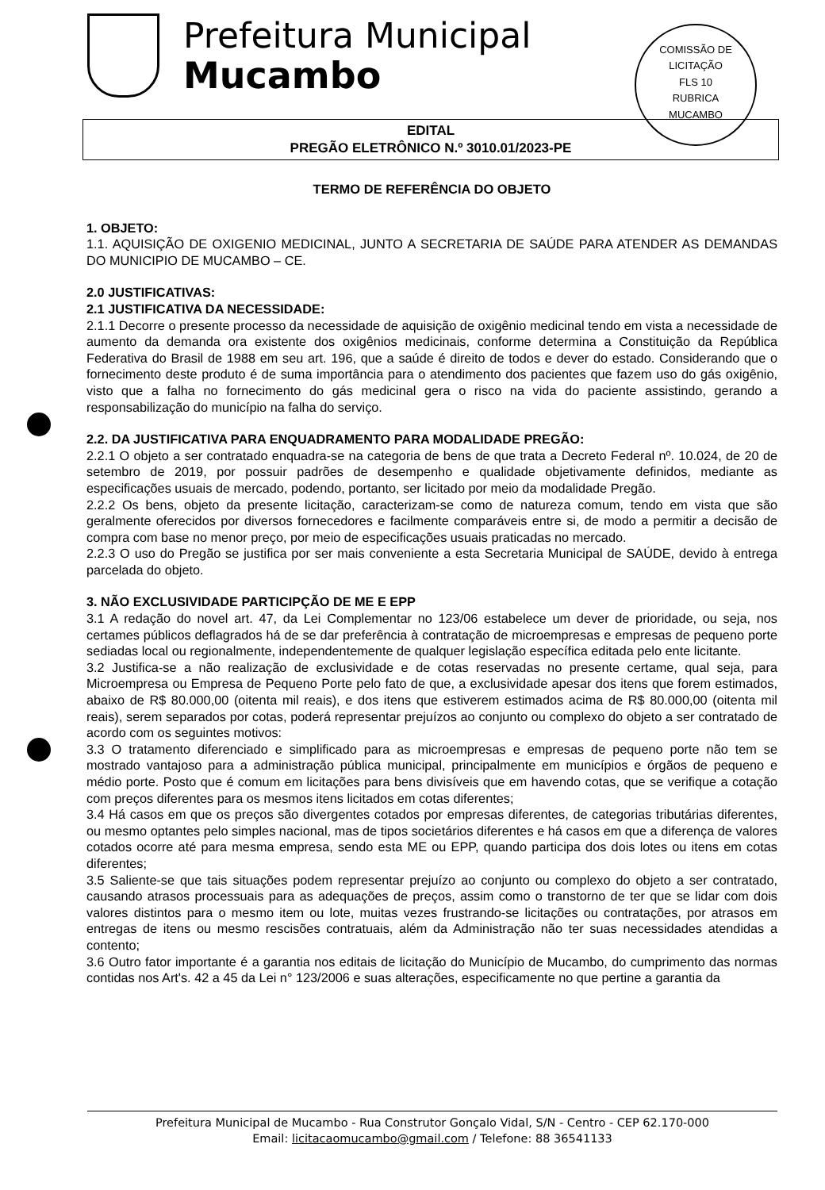Prefeitura Municipal
Mucambo
COMISSÃO DE LICITAÇÃO
FLS 10
RUBRICA
MUCAMBO
EDITAL
PREGÃO ELETRÔNICO N.º 3010.01/2023-PE
TERMO DE REFERÊNCIA DO OBJETO
1. OBJETO:
1.1. AQUISIÇÃO DE OXIGENIO MEDICINAL, JUNTO A SECRETARIA DE SAÚDE PARA ATENDER AS DEMANDAS DO MUNICIPIO DE MUCAMBO – CE.
2.0 JUSTIFICATIVAS:
2.1 JUSTIFICATIVA DA NECESSIDADE:
2.1.1 Decorre o presente processo da necessidade de aquisição de oxigênio medicinal tendo em vista a necessidade de aumento da demanda ora existente dos oxigênios medicinais, conforme determina a Constituição da República Federativa do Brasil de 1988 em seu art. 196, que a saúde é direito de todos e dever do estado. Considerando que o fornecimento deste produto é de suma importância para o atendimento dos pacientes que fazem uso do gás oxigênio, visto que a falha no fornecimento do gás medicinal gera o risco na vida do paciente assistindo, gerando a responsabilização do município na falha do serviço.
2.2. DA JUSTIFICATIVA PARA ENQUADRAMENTO PARA MODALIDADE PREGÃO:
2.2.1 O objeto a ser contratado enquadra-se na categoria de bens de que trata a Decreto Federal nº. 10.024, de 20 de setembro de 2019, por possuir padrões de desempenho e qualidade objetivamente definidos, mediante as especificações usuais de mercado, podendo, portanto, ser licitado por meio da modalidade Pregão.
2.2.2 Os bens, objeto da presente licitação, caracterizam-se como de natureza comum, tendo em vista que são geralmente oferecidos por diversos fornecedores e facilmente comparáveis entre si, de modo a permitir a decisão de compra com base no menor preço, por meio de especificações usuais praticadas no mercado.
2.2.3 O uso do Pregão se justifica por ser mais conveniente a esta Secretaria Municipal de SAÚDE, devido à entrega parcelada do objeto.
3. NÃO EXCLUSIVIDADE PARTICIPÇÃO DE ME E EPP
3.1 A redação do novel art. 47, da Lei Complementar no 123/06 estabelece um dever de prioridade, ou seja, nos certames públicos deflagrados há de se dar preferência à contratação de microempresas e empresas de pequeno porte sediadas local ou regionalmente, independentemente de qualquer legislação específica editada pelo ente licitante.
3.2 Justifica-se a não realização de exclusividade e de cotas reservadas no presente certame, qual seja, para Microempresa ou Empresa de Pequeno Porte pelo fato de que, a exclusividade apesar dos itens que forem estimados, abaixo de R$ 80.000,00 (oitenta mil reais), e dos itens que estiverem estimados acima de R$ 80.000,00 (oitenta mil reais), serem separados por cotas, poderá representar prejuízos ao conjunto ou complexo do objeto a ser contratado de acordo com os seguintes motivos:
3.3 O tratamento diferenciado e simplificado para as microempresas e empresas de pequeno porte não tem se mostrado vantajoso para a administração pública municipal, principalmente em municípios e órgãos de pequeno e médio porte. Posto que é comum em licitações para bens divisíveis que em havendo cotas, que se verifique a cotação com preços diferentes para os mesmos itens licitados em cotas diferentes;
3.4 Há casos em que os preços são divergentes cotados por empresas diferentes, de categorias tributárias diferentes, ou mesmo optantes pelo simples nacional, mas de tipos societários diferentes e há casos em que a diferença de valores cotados ocorre até para mesma empresa, sendo esta ME ou EPP, quando participa dos dois lotes ou itens em cotas diferentes;
3.5 Saliente-se que tais situações podem representar prejuízo ao conjunto ou complexo do objeto a ser contratado, causando atrasos processuais para as adequações de preços, assim como o transtorno de ter que se lidar com dois valores distintos para o mesmo item ou lote, muitas vezes frustrando-se licitações ou contratações, por atrasos em entregas de itens ou mesmo rescisões contratuais, além da Administração não ter suas necessidades atendidas a contento;
3.6 Outro fator importante é a garantia nos editais de licitação do Município de Mucambo, do cumprimento das normas contidas nos Art's. 42 a 45 da Lei n° 123/2006 e suas alterações, especificamente no que pertine a garantia da
Prefeitura Municipal de Mucambo - Rua Construtor Gonçalo Vidal, S/N - Centro - CEP 62.170-000
Email: licitacaomucambo@gmail.com / Telefone: 88 36541133